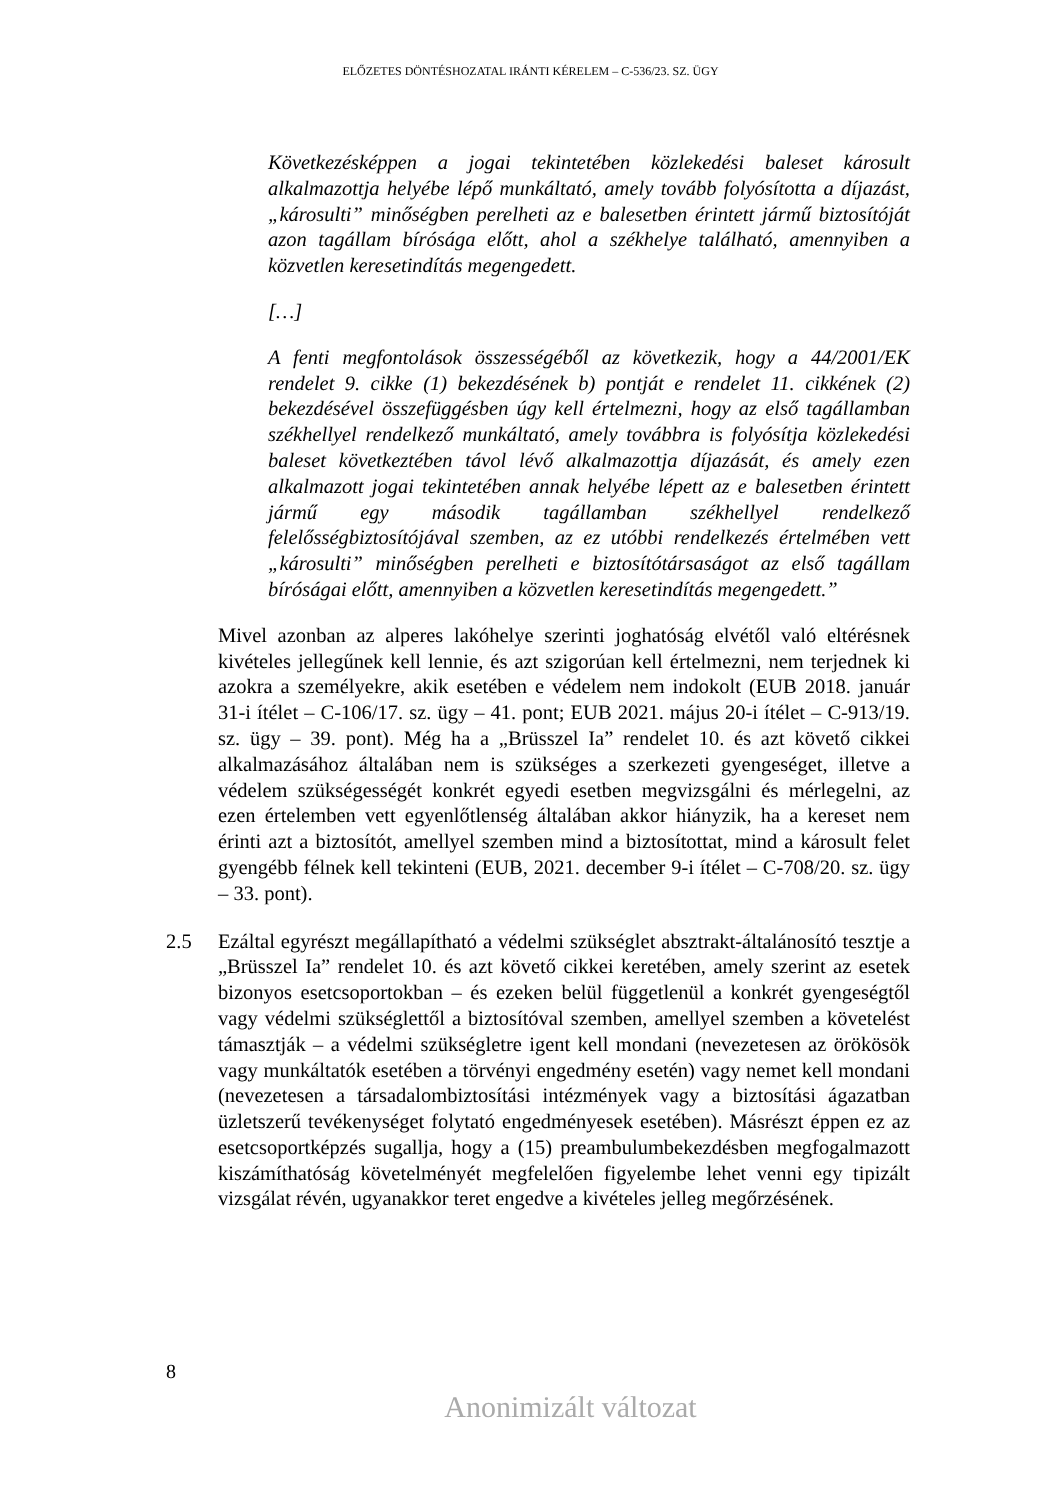ELŐZETES DÖNTÉSHOZATAL IRÁNTI KÉRELEM – C-536/23. SZ. ÜGY
Következésképpen a jogai tekintetében közlekedési baleset károsult alkalmazottja helyébe lépő munkáltató, amely tovább folyósította a díjazást, „károsulti” minőségben perelheti az e balesetben érintett jármű biztosítóját azon tagállam bírósága előtt, ahol a székhelye található, amennyiben a közvetlen keresetindítás megengedett.
[…]
A fenti megfontolások összességéből az következik, hogy a 44/2001/EK rendelet 9. cikke (1) bekezdésének b) pontját e rendelet 11. cikkének (2) bekezdésével összefüggésben úgy kell értelmezni, hogy az első tagállamban székhellyel rendelkező munkáltató, amely továbbra is folyósítja közlekedési baleset következtében távol lévő alkalmazottja díjazását, és amely ezen alkalmazott jogai tekintetében annak helyébe lépett az e balesetben érintett jármű egy második tagállamban székhellyel rendelkező felelősségbiztosítójával szemben, az ez utóbbi rendelkezés értelmében vett „károsulti” minőségben perelheti e biztosítótársaságot az első tagállam bíróságai előtt, amennyiben a közvetlen keresetindítás megengedett.”
Mivel azonban az alperes lakóhelye szerinti joghatóság elvétől való eltérésnek kivételes jellegűnek kell lennie, és azt szigorúan kell értelmezni, nem terjednek ki azokra a személyekre, akik esetében e védelem nem indokolt (EUB 2018. január 31-i ítélet – C-106/17. sz. ügy – 41. pont; EUB 2021. május 20-i ítélet – C-913/19. sz. ügy – 39. pont). Még ha a „Brüsszel Ia” rendelet 10. és azt követő cikkei alkalmazásához általában nem is szükséges a szerkezeti gyengeséget, illetve a védelem szükségességét konkrét egyedi esetben megvizsgálni és mérlegelni, az ezen értelemben vett egyenlőtlenség általában akkor hiányzik, ha a kereset nem érinti azt a biztosítót, amellyel szemben mind a biztosítottat, mind a károsult felet gyengébb félnek kell tekinteni (EUB, 2021. december 9-i ítélet – C-708/20. sz. ügy – 33. pont).
2.5 Ezáltal egyrészt megállapítható a védelmi szükséglet absztrakt-általánosító tesztje a „Brüsszel Ia” rendelet 10. és azt követő cikkei keretében, amely szerint az esetek bizonyos esetcsoportokban – és ezeken belül függetlenül a konkrét gyengeségtől vagy védelmi szükséglettől a biztosítóval szemben, amellyel szemben a követelést támasztják – a védelmi szükségletre igent kell mondani (nevezetesen az örökösök vagy munkáltatók esetében a törvényi engedmény esetén) vagy nemet kell mondani (nevezetesen a társadalombiztosítási intézmények vagy a biztosítási ágazatban üzletszerű tevékenységet folytató engedményesek esetében). Másrészt éppen ez az esetcsoportképzés sugallja, hogy a (15) preambulumbekezdésben megfogalmazott kiszámíthatóság követelményét megfelelően figyelembe lehet venni egy tipizált vizsgálat révén, ugyanakkor teret engedve a kivételes jelleg megőrzésének.
8
Anonimizált változat